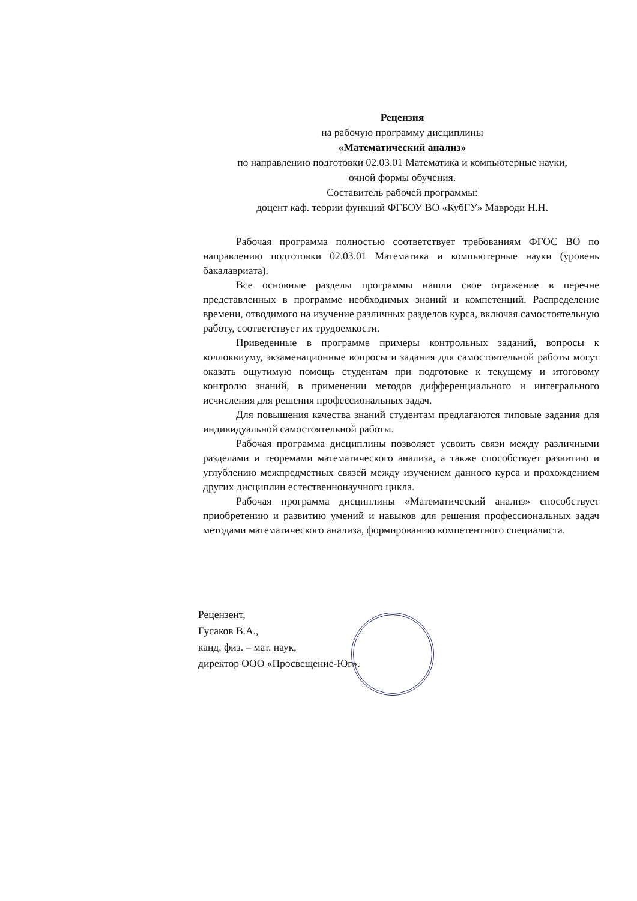Рецензия
на рабочую программу дисциплины
«Математический анализ»
по направлению подготовки 02.03.01 Математика и компьютерные науки,
очной формы обучения.
Составитель рабочей программы:
доцент каф. теории функций ФГБОУ ВО «КубГУ» Мавроди Н.Н.
Рабочая программа полностью соответствует требованиям ФГОС ВО по направлению подготовки 02.03.01 Математика и компьютерные науки (уровень бакалавриата).
Все основные разделы программы нашли свое отражение в перечне представленных в программе необходимых знаний и компетенций. Распределение времени, отводимого на изучение различных разделов курса, включая самостоятельную работу, соответствует их трудоемкости.
Приведенные в программе примеры контрольных заданий, вопросы к коллоквиуму, экзаменационные вопросы и задания для самостоятельной работы могут оказать ощутимую помощь студентам при подготовке к текущему и итоговому контролю знаний, в применении методов дифференциального и интегрального исчисления для решения профессиональных задач.
Для повышения качества знаний студентам предлагаются типовые задания для индивидуальной самостоятельной работы.
Рабочая программа дисциплины позволяет усвоить связи между различными разделами и теоремами математического анализа, а также способствует развитию и углублению межпредметных связей между изучением данного курса и прохождением других дисциплин естественнонаучного цикла.
Рабочая программа дисциплины «Математический анализ» способствует приобретению и развитию умений и навыков для решения профессиональных задач методами математического анализа, формированию компетентного специалиста.
Рецензент,
Гусаков В.А.,
канд. физ. – мат. наук,
директор ООО «Просвещение-Юг».